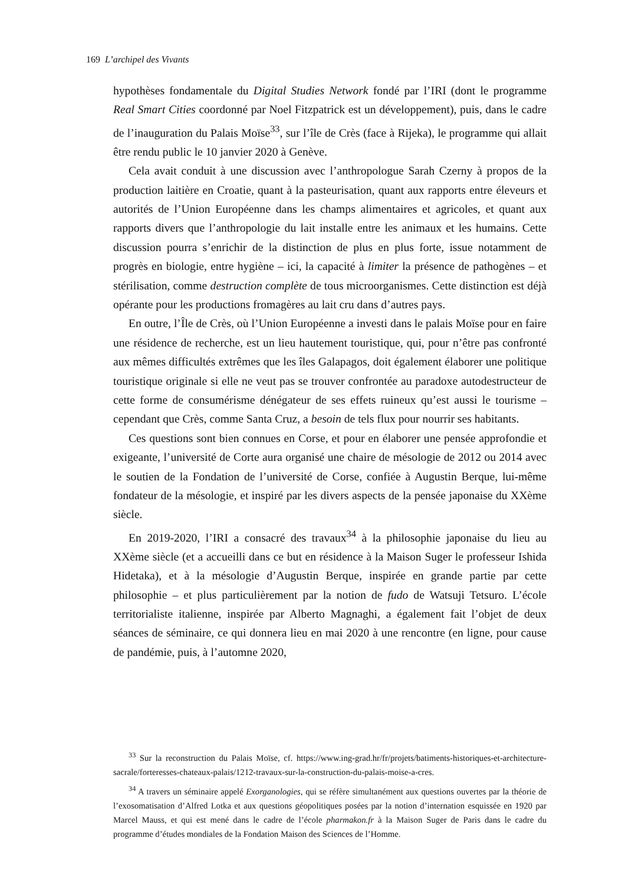169 L’archipel des Vivants
hypothèses fondamentale du Digital Studies Network fondé par l’IRI (dont le programme Real Smart Cities coordonné par Noel Fitzpatrick est un développement), puis, dans le cadre de l’inauguration du Palais Moïse<sup>33</sup>, sur l’île de Crès (face à Rijeka), le programme qui allait être rendu public le 10 janvier 2020 à Genève.
Cela avait conduit à une discussion avec l’anthropologue Sarah Czerny à propos de la production laitière en Croatie, quant à la pasteurisation, quant aux rapports entre éleveurs et autorités de l’Union Européenne dans les champs alimentaires et agricoles, et quant aux rapports divers que l’anthropologie du lait installe entre les animaux et les humains. Cette discussion pourra s’enrichir de la distinction de plus en plus forte, issue notamment de progrès en biologie, entre hygiène – ici, la capacité à limiter la présence de pathogènes – et stérilisation, comme destruction complète de tous microorganismes. Cette distinction est déjà opérante pour les productions fromagères au lait cru dans d’autres pays.
En outre, l’Île de Crès, où l’Union Européenne a investi dans le palais Moïse pour en faire une résidence de recherche, est un lieu hautement touristique, qui, pour n’être pas confronté aux mêmes difficultés extrêmes que les îles Galapagos, doit également élaborer une politique touristique originale si elle ne veut pas se trouver confrontée au paradoxe autodestructeur de cette forme de consumérisme dénégateur de ses effets ruineux qu’est aussi le tourisme – cependant que Crès, comme Santa Cruz, a besoin de tels flux pour nourrir ses habitants.
Ces questions sont bien connues en Corse, et pour en élaborer une pensée approfondie et exigeante, l’université de Corte aura organisé une chaire de mésologie de 2012 ou 2014 avec le soutien de la Fondation de l’université de Corse, confiée à Augustin Berque, lui-même fondateur de la mésologie, et inspiré par les divers aspects de la pensée japonaise du XXème siècle.
En 2019-2020, l’IRI a consacré des travaux<sup>34</sup> à la philosophie japonaise du lieu au XXème siècle (et a accueilli dans ce but en résidence à la Maison Suger le professeur Ishida Hidetaka), et à la mésologie d’Augustin Berque, inspirée en grande partie par cette philosophie – et plus particulièrement par la notion de fudo de Watsuji Tetsuro. L’école territorialiste italienne, inspirée par Alberto Magnaghi, a également fait l’objet de deux séances de séminaire, ce qui donnera lieu en mai 2020 à une rencontre (en ligne, pour cause de pandémie, puis, à l’automne 2020,
<sup>33</sup> Sur la reconstruction du Palais Moïse, cf. https://www.ing-grad.hr/fr/projets/batiments-historiques-et-architecture-sacrale/forteresses-chateaux-palais/1212-travaux-sur-la-construction-du-palais-moise-a-cres.
<sup>34</sup> A travers un séminaire appelé Exorganologies, qui se réfère simultanément aux questions ouvertes par la théorie de l’exosomatisation d’Alfred Lotka et aux questions géopolitiques posées par la notion d’internation esquissée en 1920 par Marcel Mauss, et qui est mené dans le cadre de l’école pharmakon.fr à la Maison Suger de Paris dans le cadre du programme d’études mondiales de la Fondation Maison des Sciences de l’Homme.